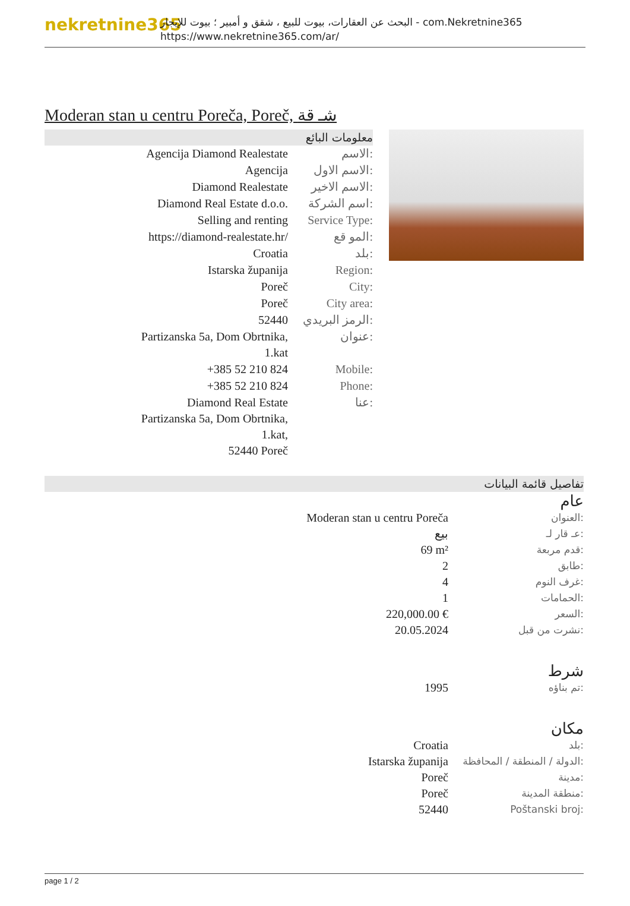nekretnine365
البحث عن العقارات، بيوت للبيع ، شقق و أمبير ؛ بيوت للإيجار - com.Nekretnine365
https://www.nekretnine365.com/ar/
Moderan stan u centru Poreča, Poreč, شـ قة
معلومات البائع
| Agencija Diamond Realestate | الاسم: |
| Agencija | الاسم الاول: |
| Diamond Realestate | الاسم الاخير: |
| Diamond Real Estate d.o.o. | اسم الشركة: |
| Selling and renting | Service Type: |
| https://diamond-realestate.hr/ | المو قع: |
| Croatia | بلد: |
| Istarska županija | Region: |
| Poreč | City: |
| Poreč | City area: |
| 52440 | الرمز البريدي: |
| Partizanska 5a, Dom Obrtnika, 1.kat | عنوان: |
| +385 52 210 824 | Mobile: |
| +385 52 210 824 | Phone: |
| Diamond Real Estate Partizanska 5a, Dom Obrtnika, 1.kat, 52440 Poreč | عنا: |
تفاصيل قائمة البيانات
عام
| Moderan stan u centru Poreča | العنوان: |
| بيع | عـ قار لـ: |
| 69 m² | قدم مربعة: |
| 2 | طابق: |
| 4 | غرف النوم: |
| 1 | الحمامات: |
| 220,000.00 € | السعر: |
| 20.05.2024 | نشرت من قبل: |
شرط
| 1995 | تم بناؤه: |
مكان
| Croatia | بلد: |
| Istarska županija | الدولة / المنطقة / المحافظة: |
| Poreč | مدينة: |
| Poreč | منطقة المدينة: |
| 52440 | Poštanski broj: |
page 1 / 2